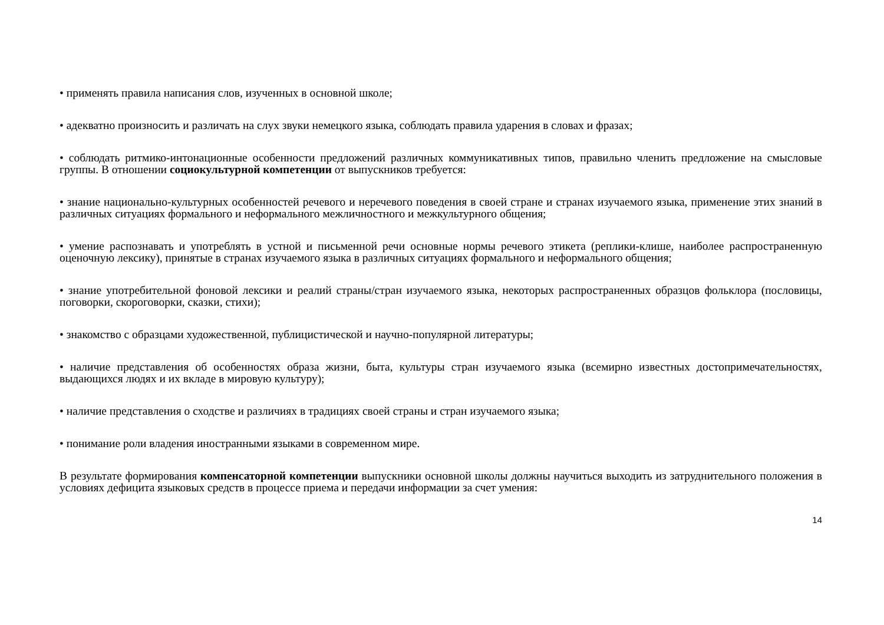• применять правила написания слов, изученных в основной школе;
• адекватно произносить и различать на слух звуки немецкого языка, соблюдать правила ударения в словах и фразах;
• соблюдать ритмико-интонационные особенности предложений различных коммуникативных типов, правильно членить предложение на смысловые группы. В отношении социокультурной компетенции от выпускников требуется:
• знание национально-культурных особенностей речевого и неречевого поведения в своей стране и странах изучаемого языка, применение этих знаний в различных ситуациях формального и неформального межличностного и межкультурного общения;
• умение распознавать и употреблять в устной и письменной речи основные нормы речевого этикета (реплики-клише, наиболее распространенную оценочную лексику), принятые в странах изучаемого языка в различных ситуациях формального и неформального общения;
• знание употребительной фоновой лексики и реалий страны/стран изучаемого языка, некоторых распространенных образцов фольклора (пословицы, поговорки, скороговорки, сказки, стихи);
• знакомство с образцами художественной, публицистической и научно-популярной литературы;
• наличие представления об особенностях образа жизни, быта, культуры стран изучаемого языка (всемирно известных достопримечательностях, выдающихся людях и их вкладе в мировую культуру);
• наличие представления о сходстве и различиях в традициях своей страны и стран изучаемого языка;
• понимание роли владения иностранными языками в современном мире.
В результате формирования компенсаторной компетенции выпускники основной школы должны научиться выходить из затруднительного положения в условиях дефицита языковых средств в процессе приема и передачи информации за счет умения:
14